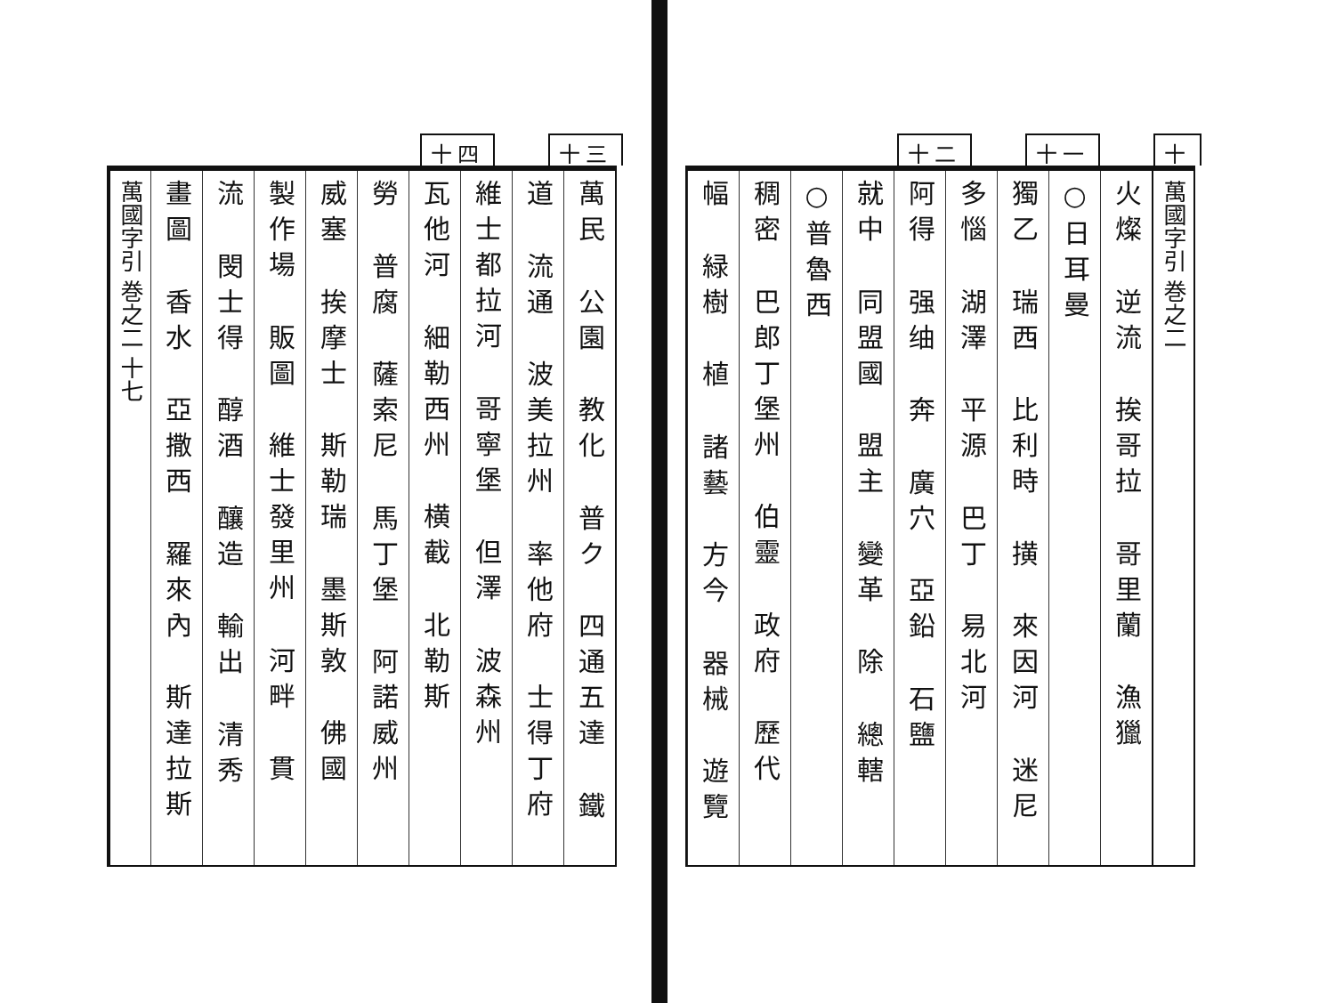十 十一 十二
萬國字引 巻之二
火燦 逆流 挨哥拉 哥里蘭 漁獵
○日耳曼
獨乙 瑞西 比利時 撗 來因河 迷尼
多惱 湖澤 平源 巴丁 易北河
阿得 强䌷 奔 廣穴 亞鉛 石鹽
就中 同盟國 盟主 變革 除 總轄
○普魯西
稠密 巴郎丁堡州 伯靈 政府 歷代
幅 緑樹 植 諸藝 方今 器械 遊覽
十三 十四
萬民 公園 教化 普ク 四通五達 鐵
道 流通 波美拉州 率他府 士得丁府
維士都拉河 哥寧堡 但澤 波森州
瓦他河 細勒西州 横截 北勒斯
勞 普腐 薩索尼 馬丁堡 阿諾威州
威塞 挨摩士 斯勒瑞 墨斯敦 佛國
製作場 販圖 維士發里州 河畔 貫
流 閔士得 醇酒 釀造 輸出 清秀
畫圖 香水 亞撒西 羅來內 斯達拉斯
萬國字引 巻之二 十七